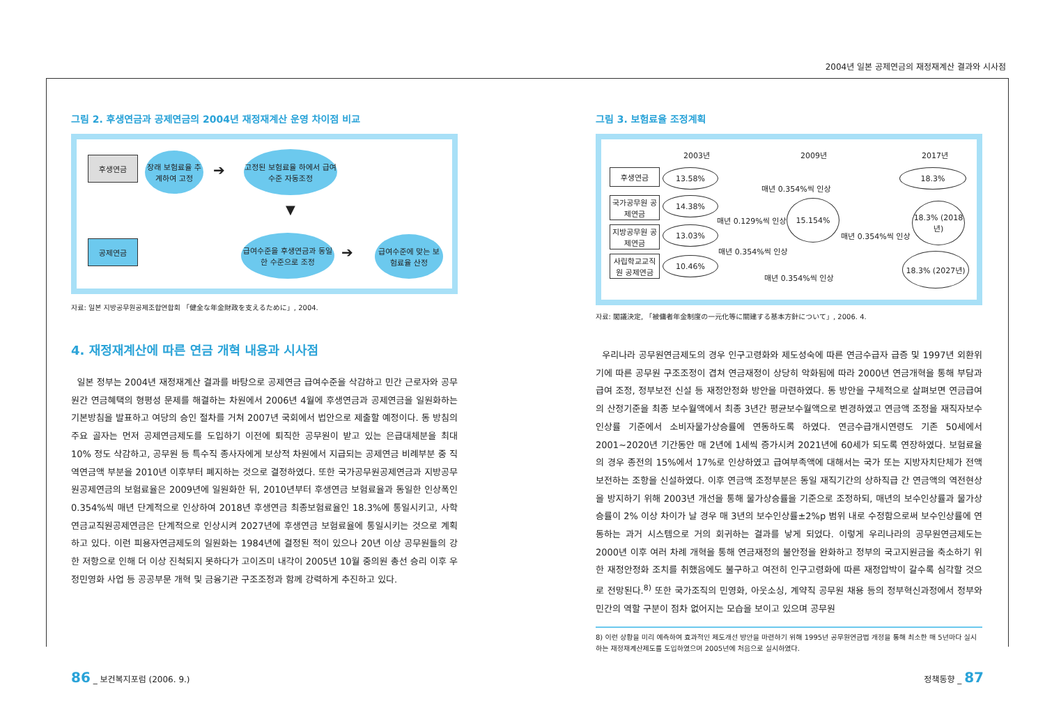2004년 일본 공제연금의 재정재계산 결과와 시사점
그림 2. 후생연금과 공제연금의 2004년 재정재계산 운영 차이점 비교
후생연금
장래 보험료율 추계하여 고정
➔
고정된 보험료율 하에서 급여수준 자동조정
▼
공제연금
급여수준을 후생연금과 동일한 수준으로 조정
➔
급여수준에 맞는 보험료율 산정
자료: 일본 지방공무원공제조합연합회 「健全な年金財政を支えるために」, 2004.
4. 재정재계산에 따른 연금 개혁 내용과 시사점
일본 정부는 2004년 재정재계산 결과를 바탕으로 공제연금 급여수준을 삭감하고 민간 근로자와 공무원간 연금혜택의 형평성 문제를 해결하는 차원에서 2006년 4월에 후생연금과 공제연금을 일원화하는 기본방침을 발표하고 여당의 승인 절차를 거쳐 2007년 국회에서 법안으로 제출할 예정이다. 동 방침의 주요 골자는 먼저 공제연금제도를 도입하기 이전에 퇴직한 공무원이 받고 있는 은급대체분을 최대 10% 정도 삭감하고, 공무원 등 특수직 종사자에게 보상적 차원에서 지급되는 공제연금 비례부분 중 직역연금액 부분을 2010년 이후부터 폐지하는 것으로 결정하였다. 또한 국가공무원공제연금과 지방공무원공제연금의 보험료율은 2009년에 일원화한 뒤, 2010년부터 후생연금 보험료율과 동일한 인상폭인 0.354%씩 매년 단계적으로 인상하여 2018년 후생연금 최종보험료율인 18.3%에 통일시키고, 사학연금교직원공제연금은 단계적으로 인상시켜 2027년에 후생연금 보험료율에 통일시키는 것으로 계획하고 있다. 이런 피용자연금제도의 일원화는 1984년에 결정된 적이 있으나 20년 이상 공무원들의 강한 저항으로 인해 더 이상 진척되지 못하다가 고이즈미 내각이 2005년 10월 중의원 총선 승리 이후 우정민영화 사업 등 공공부문 개혁 및 금융기관 구조조정과 함께 강력하게 추진하고 있다.
그림 3. 보험료율 조정계획
2003년 2009년 2017년
후생연금
국가공무원 공제연금
지방공무원 공제연금
사립학교교직원 공제연금
13.58%
14.38%
13.03%
10.46%
매년 0.354%씩 인상
매년 0.129%씩 인상
매년 0.354%씩 인상
매년 0.354%씩 인상
15.154%
매년 0.354%씩 인상
18.3%
18.3% (2018년)
18.3% (2027년)
자료: 閣議決定, 「被傭者年金制度の一元化等に關建する基本方針について」, 2006. 4.
우리나라 공무원연금제도의 경우 인구고령화와 제도성숙에 따른 연금수급자 급증 및 1997년 외환위기에 따른 공무원 구조조정이 겹쳐 연금재정이 상당히 악화됨에 따라 2000년 연금개혁을 통해 부담과 급여 조정, 정부보전 신설 등 재정안정화 방안을 마련하였다. 동 방안을 구체적으로 살펴보면 연금급여의 산정기준을 최종 보수월액에서 최종 3년간 평균보수월액으로 변경하였고 연금액 조정을 재직자보수인상률 기준에서 소비자물가상승률에 연동하도록 하였다. 연금수급개시연령도 기존 50세에서 2001~2020년 기간동안 매 2년에 1세씩 증가시켜 2021년에 60세가 되도록 연장하였다. 보험료율의 경우 종전의 15%에서 17%로 인상하였고 급여부족액에 대해서는 국가 또는 지방자치단체가 전액 보전하는 조항을 신설하였다. 이후 연금액 조정부분은 동일 재직기간의 상하직급 간 연금액의 역전현상을 방지하기 위해 2003년 개선을 통해 물가상승률을 기준으로 조정하되, 매년의 보수인상률과 물가상승률이 2% 이상 차이가 날 경우 매 3년의 보수인상률±2%p 범위 내로 수정함으로써 보수인상률에 연동하는 과거 시스템으로 거의 회귀하는 결과를 낳게 되었다. 이렇게 우리나라의 공무원연금제도는 2000년 이후 여러 차례 개혁을 통해 연금재정의 불안정을 완화하고 정부의 국고지원금을 축소하기 위한 재정안정화 조치를 취했음에도 불구하고 여전히 인구고령화에 따른 재정압박이 갈수록 심각할 것으로 전망된다.<sup>8)</sup> 또한 국가조직의 민영화, 아웃소싱, 계약직 공무원 채용 등의 정부혁신과정에서 정부와 민간의 역할 구분이 점차 없어지는 모습을 보이고 있으며 공무원
8) 이런 상황을 미리 예측하여 효과적인 제도개선 방안을 마련하기 위해 1995년 공무원연금법 개정을 통해 최소한 매 5년마다 실시하는 재정재계산제도를 도입하였으며 2005년에 처음으로 실시하였다.
86 _ 보건복지포럼 (2006. 9.) 정책동향 _ 87